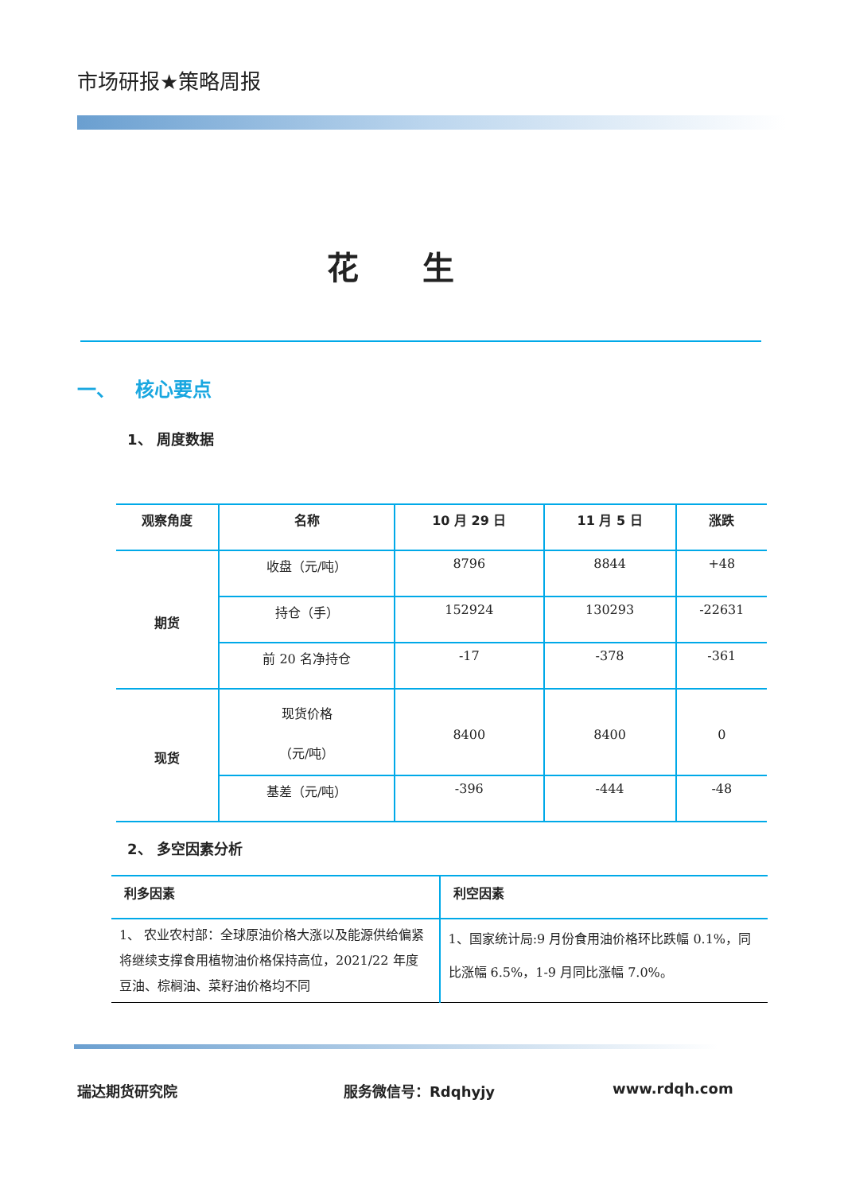市场研报★策略周报
花生
一、 核心要点
1、 周度数据
| 观察角度 | 名称 | 10 月 29 日 | 11 月 5 日 | 涨跌 |
| --- | --- | --- | --- | --- |
| 期货 | 收盘（元/吨） | 8796 | 8844 | +48 |
| | 持仓（手） | 152924 | 130293 | -22631 |
| | 前 20 名净持仓 | -17 | -378 | -361 |
| 现货 | 现货价格 （元/吨） | 8400 | 8400 | 0 |
| | 基差（元/吨） | -396 | -444 | -48 |
2、 多空因素分析
| 利多因素 | 利空因素 |
| --- | --- |
| 1、 农业农村部：全球原油价格大涨以及能源供给偏紧将继续支撑食用植物油价格保持高位，2021/22 年度豆油、棕榈油、菜籽油价格均不同 | 1、国家统计局:9 月份食用油价格环比跌幅 0.1%，同比涨幅 6.5%，1-9 月同比涨幅 7.0%。 |
瑞达期货研究院 服务微信号：Rdqhyjy www.rdqh.com